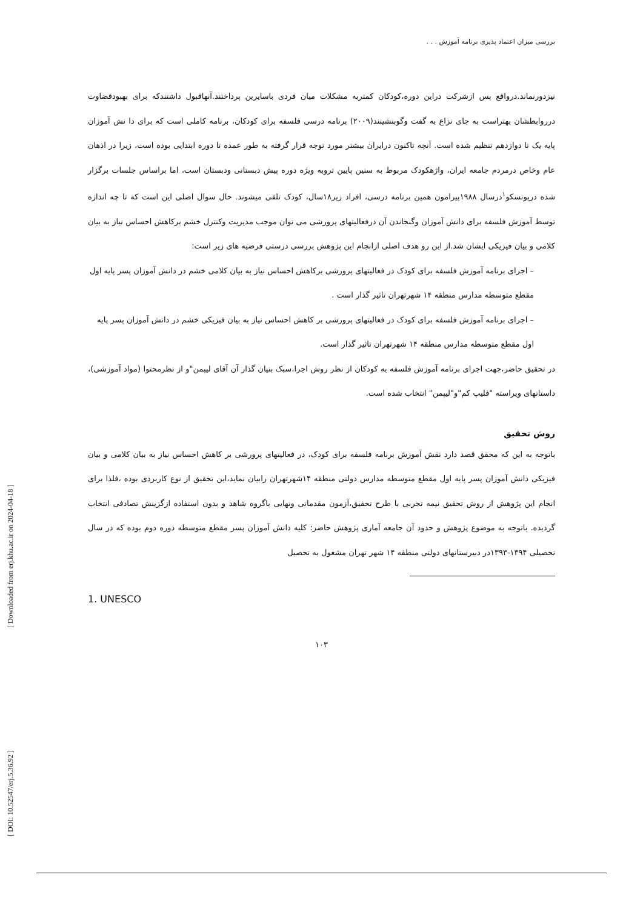بررسی میزان اعتماد پذیری برنامه آموزش . . .
نیزدورنماند.درواقع پس ازشرکت دراین دوره،کودکان کمتربه مشکلات میان فردی باسایرین پرداختند.آنهاقبول داشتندکه برای بهبودقضاوت درروابطشان بهتراست به جای نزاع به گفت وگوبنشینند(۲۰۰۹) برنامه درسی فلسفه برای کودکان، برنامه کاملی است که برای دا نش آموزان پایه یک تا دوازدهم تنظیم شده است. آنچه تاکنون درایران بیشتر مورد توجه قرار گرفته به طور عمده تا دوره ابتدایی بوده است، زیرا در اذهان عام وخاص درمردم جامعه ایران، واژهکودک مربوط به سنین پایین تروبه ویژه دوره پیش دبستانی ودبستان است، اما براساس جلسات برگزار شده دریونسکو<sup>۱</sup>درسال ۱۹۸۸پیرامون همین برنامه درسی، افراد زیر۱۸سال، کودک تلقی میشوند. حال سوال اصلی این است که تا چه اندازه توسط آموزش فلسفه برای دانش آموزان وگنجاندن آن درفعالیتهای پرورشی می توان موجب مدیریت وکنترل خشم برکاهش احساس نیاز به بیان کلامی و بیان فیزیکی ایشان شد.از این رو هدف اصلی ازانجام این پژوهش بررسی درستی فرضیه های زیر است:
– اجرای برنامه آموزش فلسفه برای کودک در فعالیتهای پرورشی برکاهش احساس نیاز به بیان کلامی خشم در دانش آموزان پسر پایه اول مقطع متوسطه مدارس منطقه ۱۴ شهرتهران تاثیر گذار است .
– اجرای برنامه آموزش فلسفه برای کودک در فعالیتهای پرورشی بر کاهش احساس نیاز به بیان فیزیکی خشم در دانش آموزان پسر پایه اول مقطع متوسطه مدارس منطقه ۱۴ شهرتهران تاثیر گذار است.
در تحقیق حاضر،جهت اجرای برنامه آموزش فلسفه به کودکان از نظر روش اجرا،سبک بنیان گذار آن آقای لیپمن"و از نظرمحتوا (مواد آموزشی)، داستانهای ویراسته "فلیپ کم"و"لیپمن" انتخاب شده است.
روش تحقیق
باتوجه به این که محقق قصد دارد نقش آموزش برنامه فلسفه برای کودک، در فعالیتهای پرورشی بر کاهش احساس نیاز به بیان کلامی و بیان فیزیکی دانش آموزان پسر پایه اول مقطع متوسطه مدارس دولتی منطقه ۱۴شهرتهران رابیان نماید،این تحقیق از نوع کاربردی بوده ،فلذا برای انجام این پژوهش از روش تحقیق نیمه تجربی با طرح تحقیق،آزمون مقدماتی ونهایی باگروه شاهد و بدون استفاده ازگزینش تصادفی انتخاب گردیده. باتوجه به موضوع پژوهش و حدود آن جامعه آماری پژوهش حاضر: کلیه دانش آموزان پسر مقطع متوسطه دوره دوم بوده که در سال تحصیلی ۱۳۹۴-۱۳۹۳در دبیرستانهای دولتی منطقه ۱۴ شهر تهران مشغول به تحصیل
1. UNESCO
۱۰۳
[ DOI: 10.52547/erj.5.36.92 ] [ Downloaded from erj.khu.ac.ir on 2024-04-18 ]